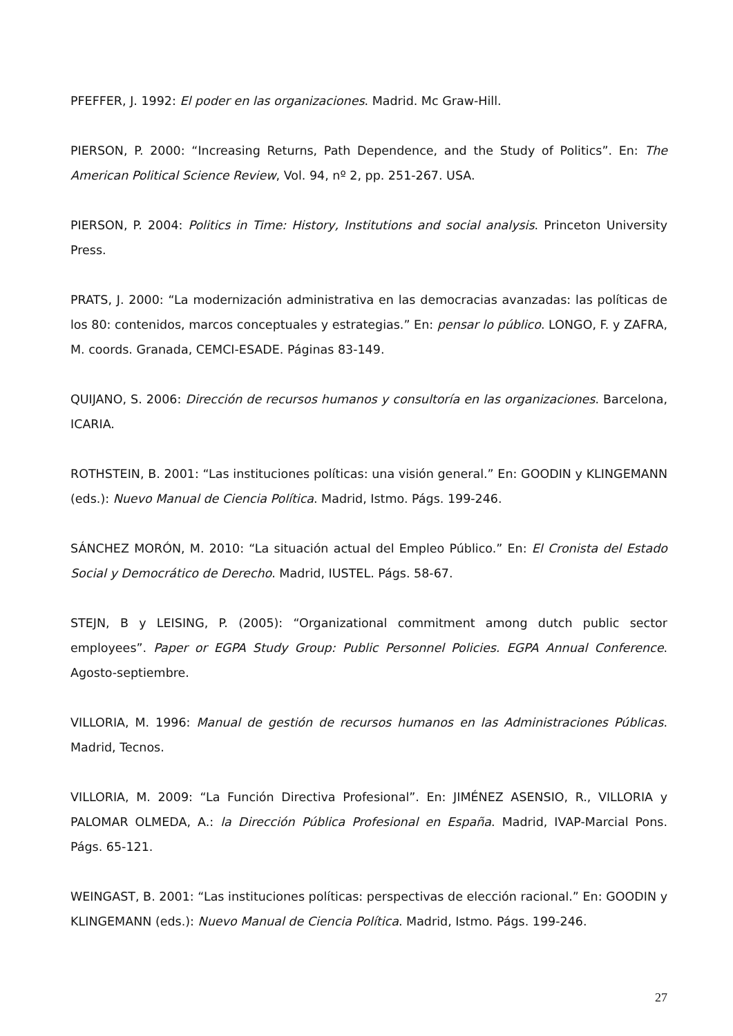PFEFFER, J. 1992: El poder en las organizaciones. Madrid. Mc Graw-Hill.
PIERSON, P. 2000: “Increasing Returns, Path Dependence, and the Study of Politics”. En: The American Political Science Review, Vol. 94, nº 2, pp. 251-267. USA.
PIERSON, P. 2004: Politics in Time: History, Institutions and social analysis. Princeton University Press.
PRATS, J. 2000: “La modernización administrativa en las democracias avanzadas: las políticas de los 80: contenidos, marcos conceptuales y estrategias.” En: pensar lo público. LONGO, F. y ZAFRA, M. coords. Granada, CEMCI-ESADE. Páginas 83-149.
QUIJANO, S. 2006: Dirección de recursos humanos y consultoría en las organizaciones. Barcelona, ICARIA.
ROTHSTEIN, B. 2001: “Las instituciones políticas: una visión general.” En: GOODIN y KLINGEMANN (eds.): Nuevo Manual de Ciencia Política. Madrid, Istmo. Págs. 199-246.
SÁNCHEZ MORÓN, M. 2010: “La situación actual del Empleo Público.” En: El Cronista del Estado Social y Democrático de Derecho. Madrid, IUSTEL. Págs. 58-67.
STEJN, B y LEISING, P. (2005): “Organizational commitment among dutch public sector employees”. Paper or EGPA Study Group: Public Personnel Policies. EGPA Annual Conference. Agosto-septiembre.
VILLORIA, M. 1996: Manual de gestión de recursos humanos en las Administraciones Públicas. Madrid, Tecnos.
VILLORIA, M. 2009: “La Función Directiva Profesional”. En: JIMÉNEZ ASENSIO, R., VILLORIA y PALOMAR OLMEDA, A.: la Dirección Pública Profesional en España. Madrid, IVAP-Marcial Pons. Págs. 65-121.
WEINGAST, B. 2001: “Las instituciones políticas: perspectivas de elección racional.” En: GOODIN y KLINGEMANN (eds.): Nuevo Manual de Ciencia Política. Madrid, Istmo. Págs. 199-246.
27